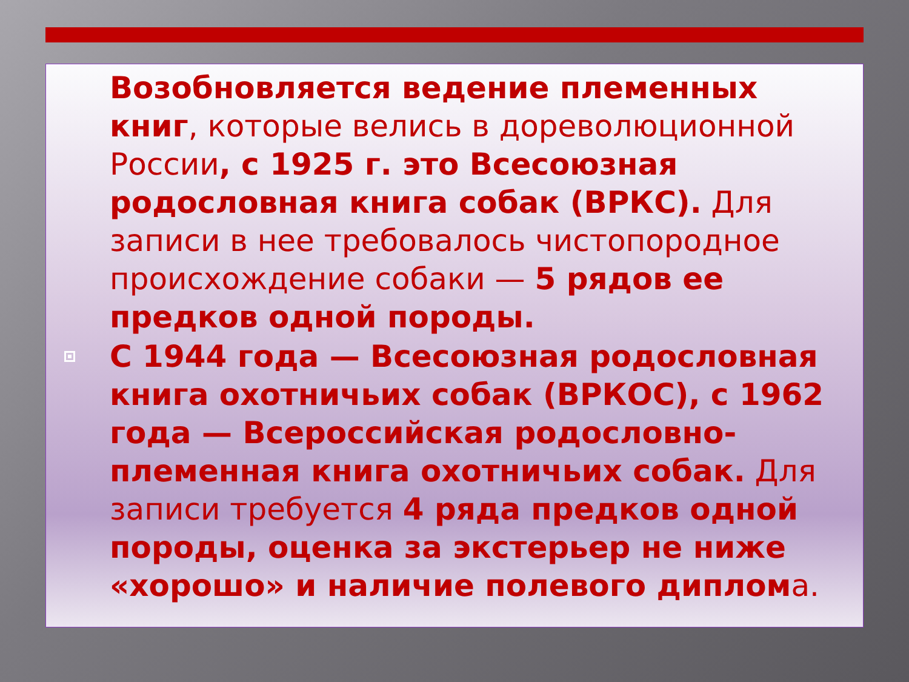Возобновляется ведение племенных книг, которые велись в дореволюционной России, с 1925 г. это Всесоюзная родословная книга собак (ВРКС). Для записи в нее требовалось чистопородное происхождение собаки — 5 рядов ее предков одной породы.
С 1944 года — Всесоюзная родословная книга охотничьих собак (ВРКОС), с 1962 года — Всероссийская родословно-племенная книга охотничьих собак. Для записи требуется 4 ряда предков одной породы, оценка за экстерьер не ниже «хорошо» и наличие полевого диплома.